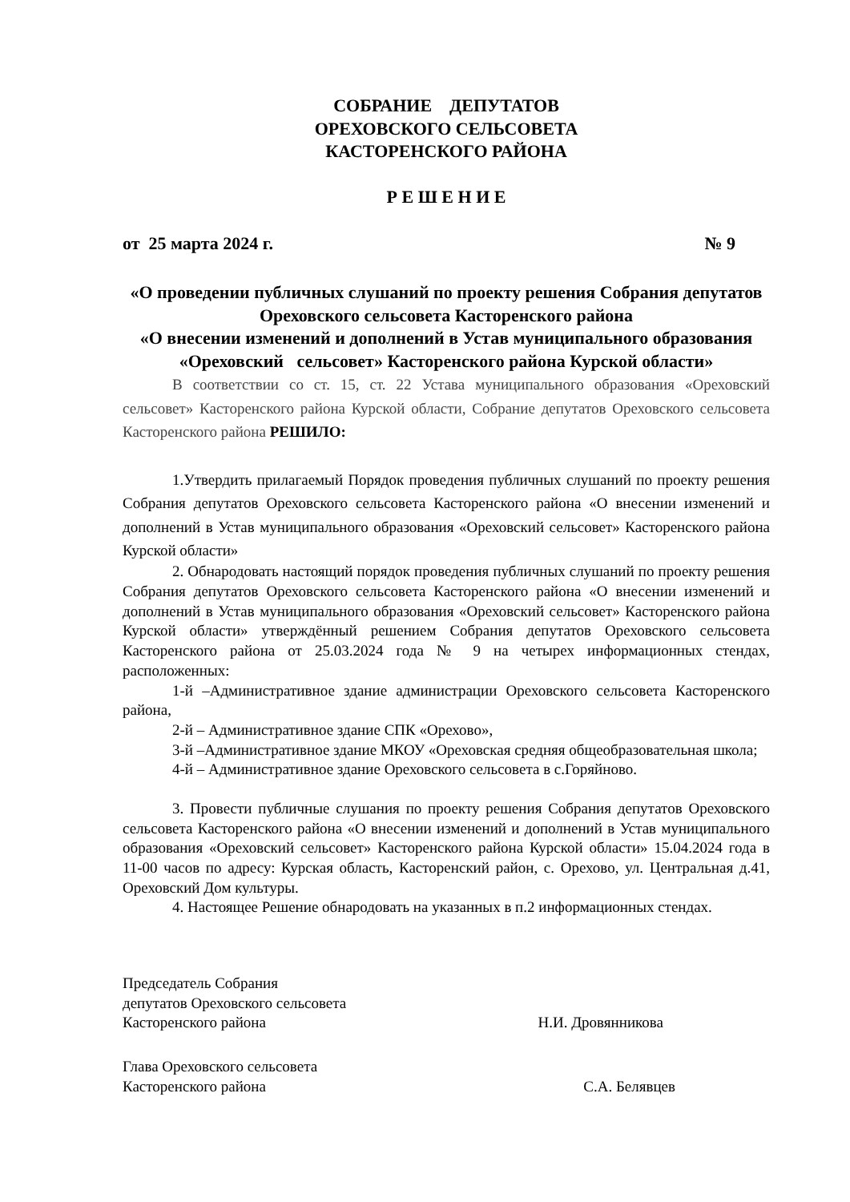СОБРАНИЕ ДЕПУТАТОВ
ОРЕХОВСКОГО СЕЛЬСОВЕТА
КАСТОРЕНСКОГО РАЙОНА
Р Е Ш Е Н И Е
от 25 марта 2024 г. № 9
«О проведении публичных слушаний по проекту решения Собрания депутатов Ореховского сельсовета Касторенского района
«О внесении изменений и дополнений в Устав муниципального образования «Ореховский сельсовет» Касторенского района Курской области»
В соответствии со ст. 15, ст. 22 Устава муниципального образования «Ореховский сельсовет» Касторенского района Курской области, Собрание депутатов Ореховского сельсовета Касторенского района РЕШИЛО:
1.Утвердить прилагаемый Порядок проведения публичных слушаний по проекту решения Собрания депутатов Ореховского сельсовета Касторенского района «О внесении изменений и дополнений в Устав муниципального образования «Ореховский сельсовет» Касторенского района Курской области»
2. Обнародовать настоящий порядок проведения публичных слушаний по проекту решения Собрания депутатов Ореховского сельсовета Касторенского района «О внесении изменений и дополнений в Устав муниципального образования «Ореховский сельсовет» Касторенского района Курской области» утверждённый решением Собрания депутатов Ореховского сельсовета Касторенского района от 25.03.2024 года № 9 на четырех информационных стендах, расположенных:
1-й –Административное здание администрации Ореховского сельсовета Касторенского района,
2-й – Административное здание СПК «Орехово»,
3-й –Административное здание МКОУ «Ореховская средняя общеобразовательная школа;
4-й – Административное здание Ореховского сельсовета в с.Горяйново.
3. Провести публичные слушания по проекту решения Собрания депутатов Ореховского сельсовета Касторенского района «О внесении изменений и дополнений в Устав муниципального образования «Ореховский сельсовет» Касторенского района Курской области» 15.04.2024 года в 11-00 часов по адресу: Курская область, Касторенский район, с. Орехово, ул. Центральная д.41, Ореховский Дом культуры.
4. Настоящее Решение обнародовать на указанных в п.2 информационных стендах.
Председатель Собрания
депутатов Ореховского сельсовета
Касторенского района Н.И. Дровянникова
Глава Ореховского сельсовета
Касторенского района С.А. Белявцев